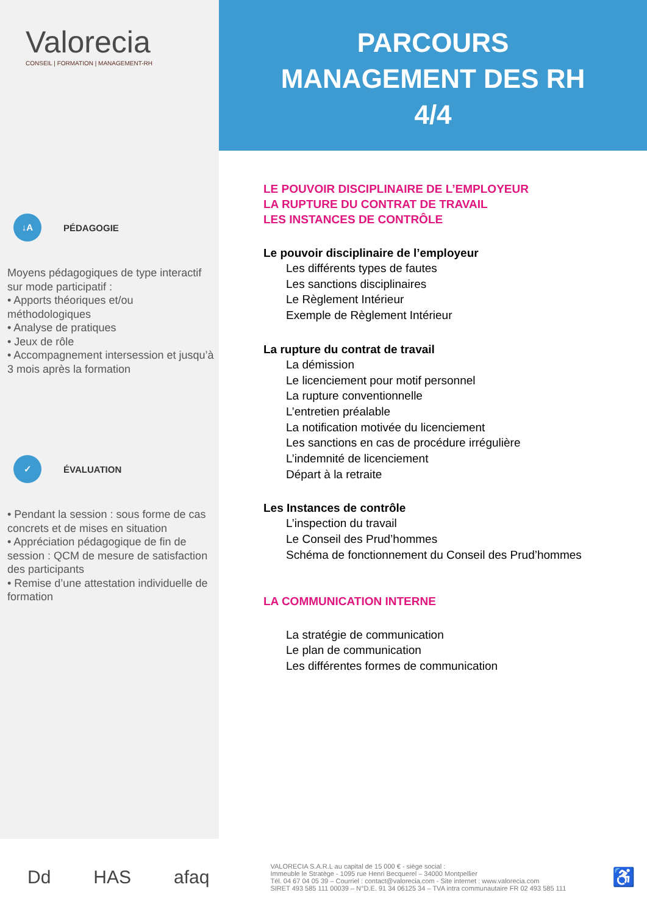Valorecia
CONSEIL | FORMATION | MANAGEMENT-RH
↓A
PÉDAGOGIE
Moyens pédagogiques de type interactif sur mode participatif :
• Apports théoriques et/ou méthodologiques
• Analyse de pratiques
• Jeux de rôle
• Accompagnement intersession et jusqu’à 3 mois après la formation
✓
ÉVALUATION
• Pendant la session : sous forme de cas concrets et de mises en situation
• Appréciation pédagogique de fin de session : QCM de mesure de satisfaction des participants
• Remise d’une attestation individuelle de formation
PARCOURS
MANAGEMENT DES RH
4/4
LE POUVOIR DISCIPLINAIRE DE L’EMPLOYEUR
LA RUPTURE DU CONTRAT DE TRAVAIL
LES INSTANCES DE CONTRÔLE
Le pouvoir disciplinaire de l’employeur
Les différents types de fautes
Les sanctions disciplinaires
Le Règlement Intérieur
Exemple de Règlement Intérieur
La rupture du contrat de travail
La démission
Le licenciement pour motif personnel
La rupture conventionnelle
L’entretien préalable
La notification motivée du licenciement
Les sanctions en cas de procédure irrégulière
L’indemnité de licenciement
Départ à la retraite
Les Instances de contrôle
L’inspection du travail
Le Conseil des Prud’hommes
Schéma de fonctionnement du Conseil des Prud’hommes
LA COMMUNICATION INTERNE
La stratégie de communication
Le plan de communication
Les différentes formes de communication
Dd HAS afaq
VALORECIA S.A.R.L au capital de 15 000 € - siège social :
Immeuble le Stratège - 1095 rue Henri Becquerel – 34000 Montpellier
Tél. 04 67 04 05 39 – Courriel : contact@valorecia.com - Site internet : www.valorecia.com
SIRET 493 585 111 00039 – N°D.E. 91 34 06125 34 – TVA intra communautaire FR 02 493 585 111
♿